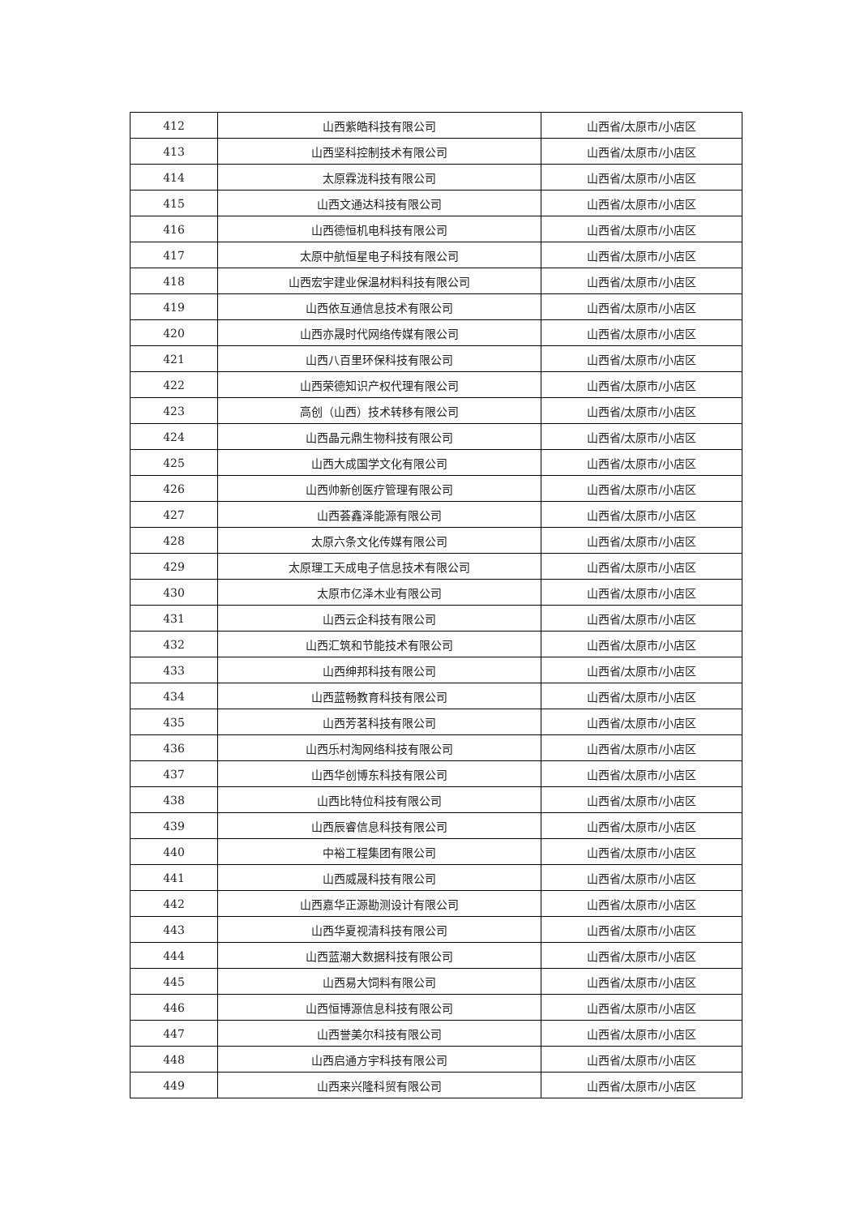| 412 | 山西紫皓科技有限公司 | 山西省/太原市/小店区 |
| 413 | 山西坚科控制技术有限公司 | 山西省/太原市/小店区 |
| 414 | 太原霖泷科技有限公司 | 山西省/太原市/小店区 |
| 415 | 山西文通达科技有限公司 | 山西省/太原市/小店区 |
| 416 | 山西德恒机电科技有限公司 | 山西省/太原市/小店区 |
| 417 | 太原中航恒星电子科技有限公司 | 山西省/太原市/小店区 |
| 418 | 山西宏宇建业保温材料科技有限公司 | 山西省/太原市/小店区 |
| 419 | 山西依互通信息技术有限公司 | 山西省/太原市/小店区 |
| 420 | 山西亦晟时代网络传媒有限公司 | 山西省/太原市/小店区 |
| 421 | 山西八百里环保科技有限公司 | 山西省/太原市/小店区 |
| 422 | 山西荣德知识产权代理有限公司 | 山西省/太原市/小店区 |
| 423 | 高创（山西）技术转移有限公司 | 山西省/太原市/小店区 |
| 424 | 山西晶元鼎生物科技有限公司 | 山西省/太原市/小店区 |
| 425 | 山西大成国学文化有限公司 | 山西省/太原市/小店区 |
| 426 | 山西帅新创医疗管理有限公司 | 山西省/太原市/小店区 |
| 427 | 山西荟鑫泽能源有限公司 | 山西省/太原市/小店区 |
| 428 | 太原六条文化传媒有限公司 | 山西省/太原市/小店区 |
| 429 | 太原理工天成电子信息技术有限公司 | 山西省/太原市/小店区 |
| 430 | 太原市亿泽木业有限公司 | 山西省/太原市/小店区 |
| 431 | 山西云企科技有限公司 | 山西省/太原市/小店区 |
| 432 | 山西汇筑和节能技术有限公司 | 山西省/太原市/小店区 |
| 433 | 山西绅邦科技有限公司 | 山西省/太原市/小店区 |
| 434 | 山西蓝畅教育科技有限公司 | 山西省/太原市/小店区 |
| 435 | 山西芳茗科技有限公司 | 山西省/太原市/小店区 |
| 436 | 山西乐村淘网络科技有限公司 | 山西省/太原市/小店区 |
| 437 | 山西华创博东科技有限公司 | 山西省/太原市/小店区 |
| 438 | 山西比特位科技有限公司 | 山西省/太原市/小店区 |
| 439 | 山西辰睿信息科技有限公司 | 山西省/太原市/小店区 |
| 440 | 中裕工程集团有限公司 | 山西省/太原市/小店区 |
| 441 | 山西威晟科技有限公司 | 山西省/太原市/小店区 |
| 442 | 山西嘉华正源勘测设计有限公司 | 山西省/太原市/小店区 |
| 443 | 山西华夏视清科技有限公司 | 山西省/太原市/小店区 |
| 444 | 山西蓝潮大数据科技有限公司 | 山西省/太原市/小店区 |
| 445 | 山西易大饲料有限公司 | 山西省/太原市/小店区 |
| 446 | 山西恒博源信息科技有限公司 | 山西省/太原市/小店区 |
| 447 | 山西誉美尔科技有限公司 | 山西省/太原市/小店区 |
| 448 | 山西启通方宇科技有限公司 | 山西省/太原市/小店区 |
| 449 | 山西来兴隆科贸有限公司 | 山西省/太原市/小店区 |